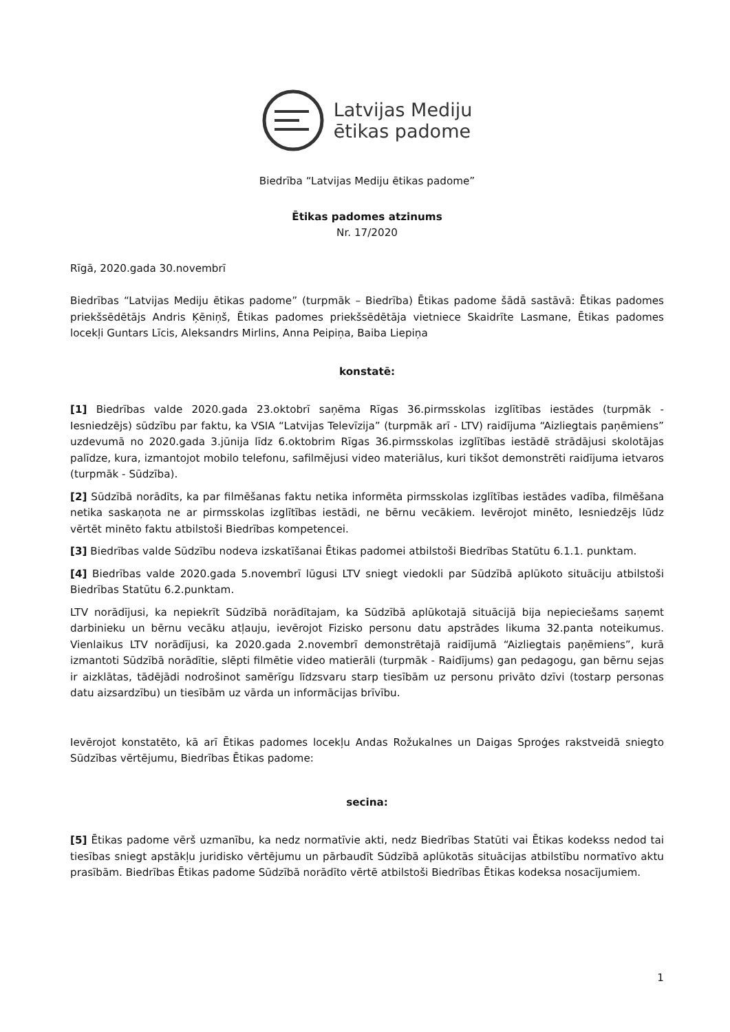Latvijas Mediju
ētikas padome
Biedrība “Latvijas Mediju ētikas padome”
Ētikas padomes atzinums
Nr. 17/2020
Rīgā, 2020.gada 30.novembrī
Biedrības “Latvijas Mediju ētikas padome” (turpmāk – Biedrība) Ētikas padome šādā sastāvā: Ētikas padomes priekšsēdētājs Andris Ķēniņš, Ētikas padomes priekšsēdētāja vietniece Skaidrīte Lasmane, Ētikas padomes locekļi Guntars Līcis, Aleksandrs Mirlins, Anna Peipiņa, Baiba Liepiņa
konstatē:
[1] Biedrības valde 2020.gada 23.oktobrī saņēma Rīgas 36.pirmsskolas izglītības iestādes (turpmāk - Iesniedzējs) sūdzību par faktu, ka VSIA “Latvijas Televīzija” (turpmāk arī - LTV) raidījuma “Aizliegtais paņēmiens” uzdevumā no 2020.gada 3.jūnija līdz 6.oktobrim Rīgas 36.pirmsskolas izglītības iestādē strādājusi skolotājas palīdze, kura, izmantojot mobilo telefonu, safilmējusi video materiālus, kuri tikšot demonstrēti raidījuma ietvaros (turpmāk - Sūdzība).
[2] Sūdzībā norādīts, ka par filmēšanas faktu netika informēta pirmsskolas izglītības iestādes vadība, filmēšana netika saskaņota ne ar pirmsskolas izglītības iestādi, ne bērnu vecākiem. Ievērojot minēto, Iesniedzējs lūdz vērtēt minēto faktu atbilstoši Biedrības kompetencei.
[3] Biedrības valde Sūdzību nodeva izskatīšanai Ētikas padomei atbilstoši Biedrības Statūtu 6.1.1. punktam.
[4] Biedrības valde 2020.gada 5.novembrī lūgusi LTV sniegt viedokli par Sūdzībā aplūkoto situāciju atbilstoši Biedrības Statūtu 6.2.punktam.
LTV norādījusi, ka nepiekrīt Sūdzībā norādītajam, ka Sūdzībā aplūkotajā situācijā bija nepieciešams saņemt darbinieku un bērnu vecāku atļauju, ievērojot Fizisko personu datu apstrādes likuma 32.panta noteikumus. Vienlaikus LTV norādījusi, ka 2020.gada 2.novembrī demonstrētajā raidījumā “Aizliegtais paņēmiens”, kurā izmantoti Sūdzībā norādītie, slēpti filmētie video matierāli (turpmāk - Raidījums) gan pedagogu, gan bērnu sejas ir aizklātas, tādējādi nodrošinot samērīgu līdzsvaru starp tiesībām uz personu privāto dzīvi (tostarp personas datu aizsardzību) un tiesībām uz vārda un informācijas brīvību.
Ievērojot konstatēto, kā arī Ētikas padomes locekļu Andas Rožukalnes un Daigas Sproģes rakstveidā sniegto Sūdzības vērtējumu, Biedrības Ētikas padome:
secina:
[5] Ētikas padome vērš uzmanību, ka nedz normatīvie akti, nedz Biedrības Statūti vai Ētikas kodekss nedod tai tiesības sniegt apstākļu juridisko vērtējumu un pārbaudīt Sūdzībā aplūkotās situācijas atbilstību normatīvo aktu prasībām. Biedrības Ētikas padome Sūdzībā norādīto vērtē atbilstoši Biedrības Ētikas kodeksa nosacījumiem.
1